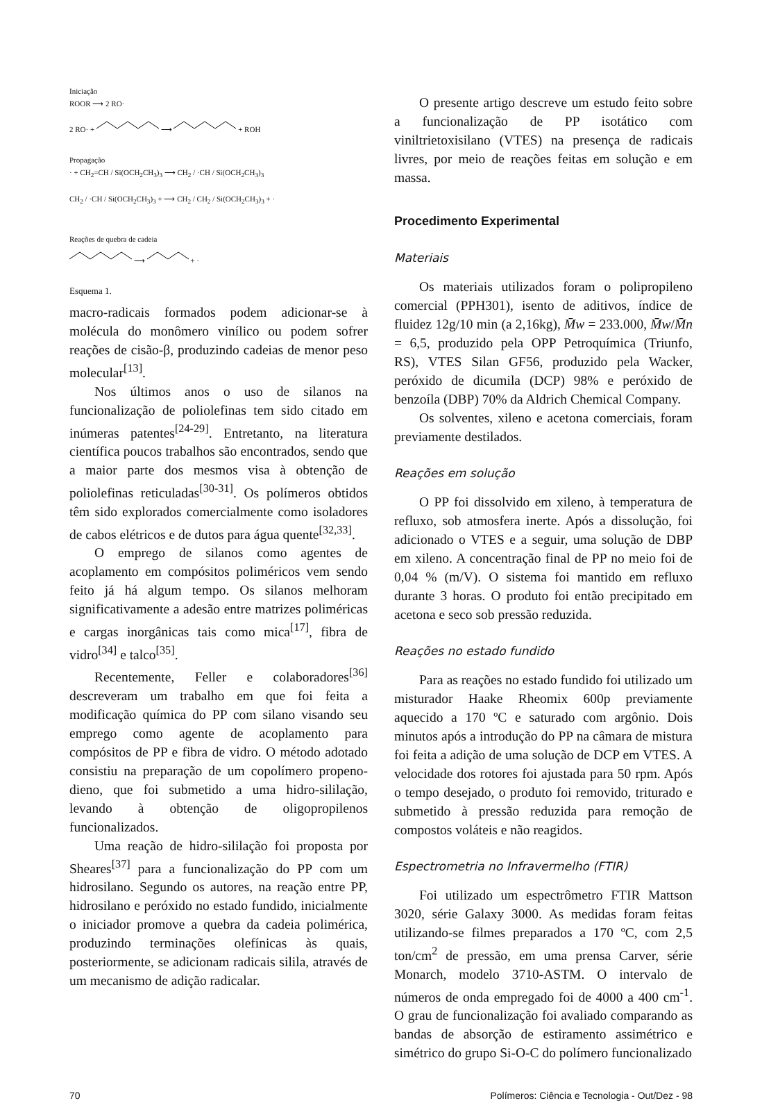Iniciação
ROOR ⟶ 2 RO·
2 RO· + ⟶ + ROH
Propagação
· + CH<sub>2</sub>=CH / Si(OCH<sub>2</sub>CH<sub>3</sub>)<sub>3</sub> ⟶ CH<sub>2</sub> / ·CH / Si(OCH<sub>2</sub>CH<sub>3</sub>)<sub>3</sub>
CH<sub>2</sub> / ·CH / Si(OCH<sub>2</sub>CH<sub>3</sub>)<sub>3</sub> + ⟶ CH<sub>2</sub> / CH<sub>2</sub> / Si(OCH<sub>2</sub>CH<sub>3</sub>)<sub>3</sub> + ·
Reações de quebra de cadeia
⟶ + ·
Esquema 1.
macro-radicais formados podem adicionar-se à molécula do monômero vinílico ou podem sofrer reações de cisão-β, produzindo cadeias de menor peso molecular<sup>[13]</sup>.
Nos últimos anos o uso de silanos na funcionalização de poliolefinas tem sido citado em inúmeras patentes<sup>[24-29]</sup>. Entretanto, na literatura científica poucos trabalhos são encontrados, sendo que a maior parte dos mesmos visa à obtenção de poliolefinas reticuladas<sup>[30-31]</sup>. Os polímeros obtidos têm sido explorados comercialmente como isoladores de cabos elétricos e de dutos para água quente<sup>[32,33]</sup>.
O emprego de silanos como agentes de acoplamento em compósitos poliméricos vem sendo feito já há algum tempo. Os silanos melhoram significativamente a adesão entre matrizes poliméricas e cargas inorgânicas tais como mica<sup>[17]</sup>, fibra de vidro<sup>[34]</sup> e talco<sup>[35]</sup>.
Recentemente, Feller e colaboradores<sup>[36]</sup> descreveram um trabalho em que foi feita a modificação química do PP com silano visando seu emprego como agente de acoplamento para compósitos de PP e fibra de vidro. O método adotado consistiu na preparação de um copolímero propeno-dieno, que foi submetido a uma hidro-sililação, levando à obtenção de oligopropilenos funcionalizados.
Uma reação de hidro-sililação foi proposta por Sheares<sup>[37]</sup> para a funcionalização do PP com um hidrosilano. Segundo os autores, na reação entre PP, hidrosilano e peróxido no estado fundido, inicialmente o iniciador promove a quebra da cadeia polimérica, produzindo terminações olefínicas às quais, posteriormente, se adicionam radicais silila, através de um mecanismo de adição radicalar.
O presente artigo descreve um estudo feito sobre a funcionalização de PP isotático com viniltrietoxisilano (VTES) na presença de radicais livres, por meio de reações feitas em solução e em massa.
Procedimento Experimental
Materiais
Os materiais utilizados foram o polipropileno comercial (PPH301), isento de aditivos, índice de fluidez 12g/10 min (a 2,16kg), M̄w = 233.000, M̄w/M̄n = 6,5, produzido pela OPP Petroquímica (Triunfo, RS), VTES Silan GF56, produzido pela Wacker, peróxido de dicumila (DCP) 98% e peróxido de benzoíla (DBP) 70% da Aldrich Chemical Company.
Os solventes, xileno e acetona comerciais, foram previamente destilados.
Reações em solução
O PP foi dissolvido em xileno, à temperatura de refluxo, sob atmosfera inerte. Após a dissolução, foi adicionado o VTES e a seguir, uma solução de DBP em xileno. A concentração final de PP no meio foi de 0,04 % (m/V). O sistema foi mantido em refluxo durante 3 horas. O produto foi então precipitado em acetona e seco sob pressão reduzida.
Reações no estado fundido
Para as reações no estado fundido foi utilizado um misturador Haake Rheomix 600p previamente aquecido a 170 ºC e saturado com argônio. Dois minutos após a introdução do PP na câmara de mistura foi feita a adição de uma solução de DCP em VTES. A velocidade dos rotores foi ajustada para 50 rpm. Após o tempo desejado, o produto foi removido, triturado e submetido à pressão reduzida para remoção de compostos voláteis e não reagidos.
Espectrometria no Infravermelho (FTIR)
Foi utilizado um espectrômetro FTIR Mattson 3020, série Galaxy 3000. As medidas foram feitas utilizando-se filmes preparados a 170 ºC, com 2,5 ton/cm<sup>2</sup> de pressão, em uma prensa Carver, série Monarch, modelo 3710-ASTM. O intervalo de números de onda empregado foi de 4000 a 400 cm<sup>-1</sup>. O grau de funcionalização foi avaliado comparando as bandas de absorção de estiramento assimétrico e simétrico do grupo Si-O-C do polímero funcionalizado
70 Polímeros: Ciência e Tecnologia - Out/Dez - 98